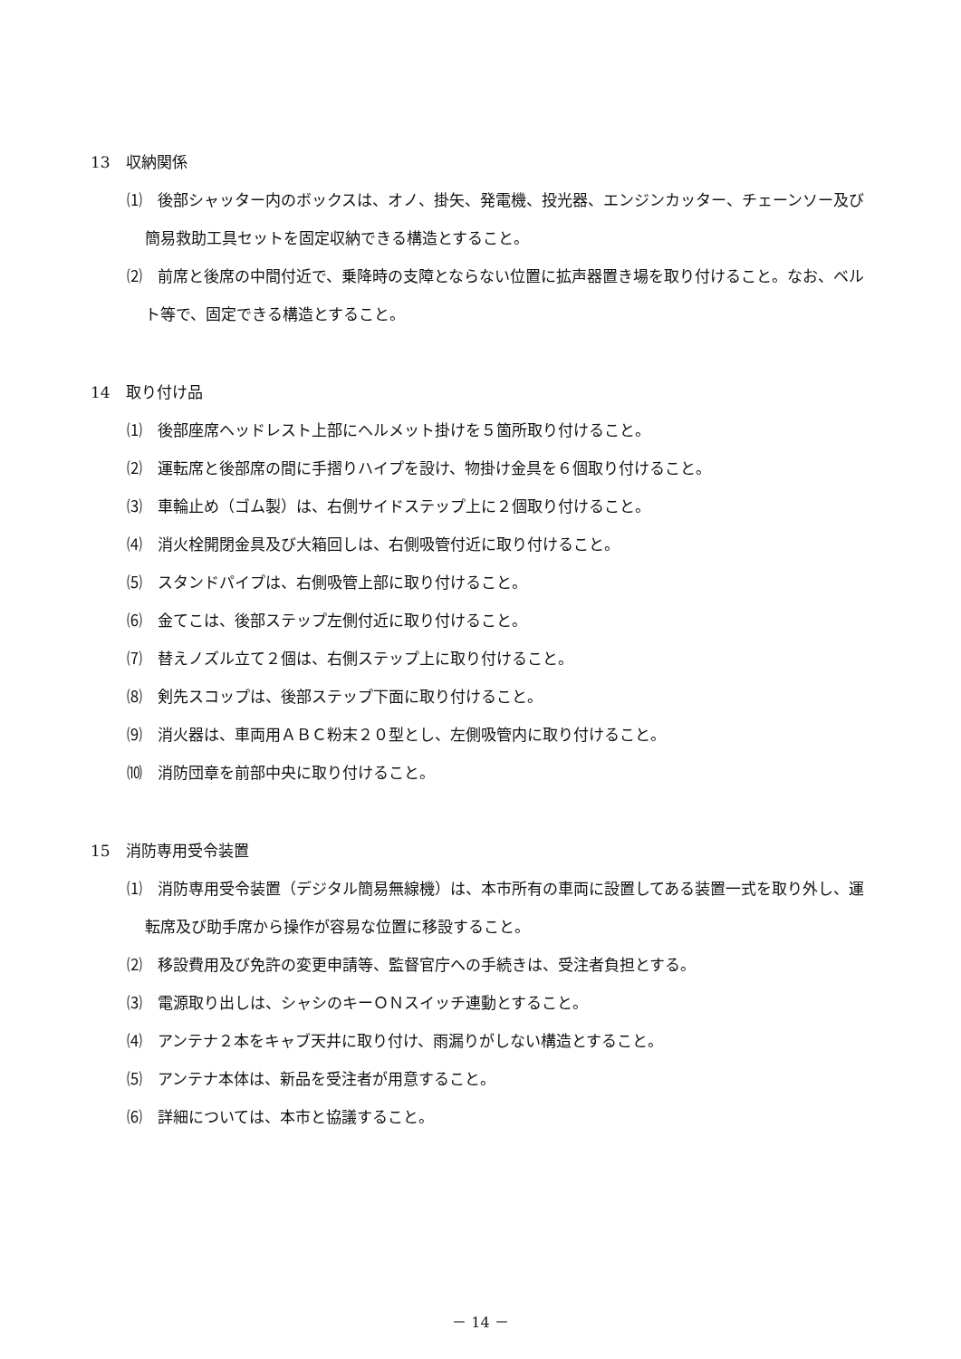13　収納関係
⑴　後部シャッター内のボックスは、オノ、掛矢、発電機、投光器、エンジンカッター、チェーンソー及び簡易救助工具セットを固定収納できる構造とすること。
⑵　前席と後席の中間付近で、乗降時の支障とならない位置に拡声器置き場を取り付けること。なお、ベルト等で、固定できる構造とすること。
14　取り付け品
⑴　後部座席ヘッドレスト上部にヘルメット掛けを５箇所取り付けること。
⑵　運転席と後部席の間に手摺りハイプを設け、物掛け金具を６個取り付けること。
⑶　車輪止め（ゴム製）は、右側サイドステップ上に２個取り付けること。
⑷　消火栓開閉金具及び大箱回しは、右側吸管付近に取り付けること。
⑸　スタンドパイプは、右側吸管上部に取り付けること。
⑹　金てこは、後部ステップ左側付近に取り付けること。
⑺　替えノズル立て２個は、右側ステップ上に取り付けること。
⑻　剣先スコップは、後部ステップ下面に取り付けること。
⑼　消火器は、車両用ＡＢＣ粉末２０型とし、左側吸管内に取り付けること。
⑽　消防団章を前部中央に取り付けること。
15　消防専用受令装置
⑴　消防専用受令装置（デジタル簡易無線機）は、本市所有の車両に設置してある装置一式を取り外し、運転席及び助手席から操作が容易な位置に移設すること。
⑵　移設費用及び免許の変更申請等、監督官庁への手続きは、受注者負担とする。
⑶　電源取り出しは、シャシのキーＯＮスイッチ連動とすること。
⑷　アンテナ２本をキャブ天井に取り付け、雨漏りがしない構造とすること。
⑸　アンテナ本体は、新品を受注者が用意すること。
⑹　詳細については、本市と協議すること。
－ 14 －